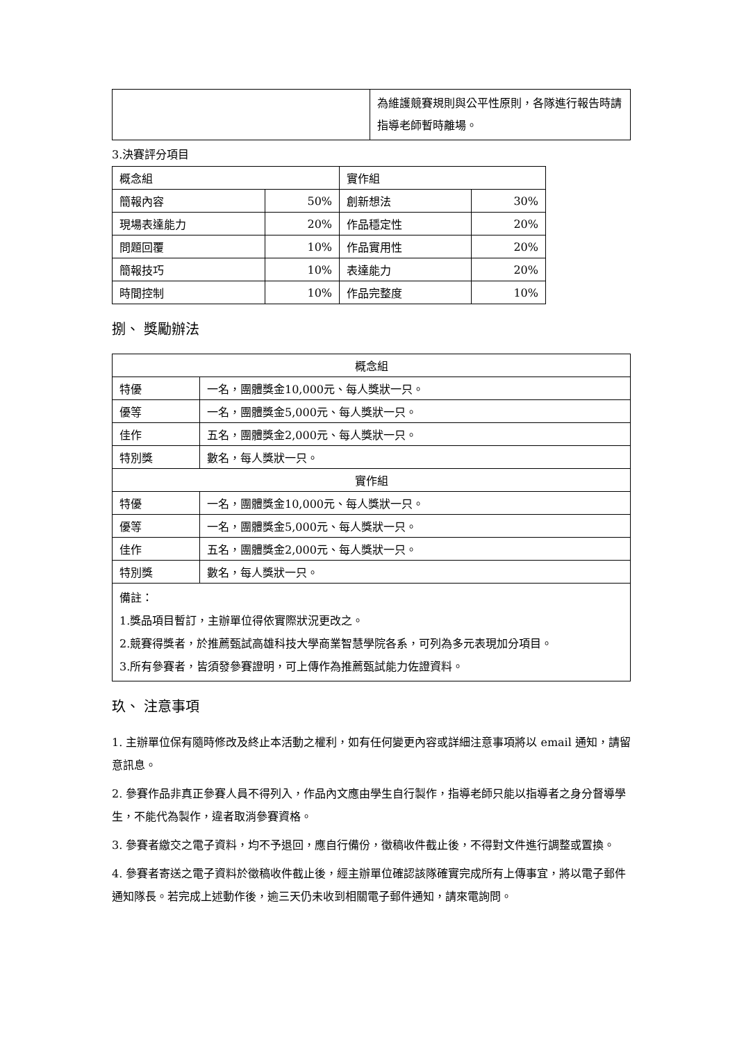| | 為維護競賽規則與公平性原則，各隊進行報告時請指導老師暫時離場。 |
3.決賽評分項目
| 概念組 | | 實作組 | |
| 簡報內容 | 50% | 創新想法 | 30% |
| 現場表達能力 | 20% | 作品穩定性 | 20% |
| 問題回覆 | 10% | 作品實用性 | 20% |
| 簡報技巧 | 10% | 表達能力 | 20% |
| 時間控制 | 10% | 作品完整度 | 10% |
捌、 獎勵辦法
| 概念組 | |
| 特優 | 一名，團體獎金10,000元、每人獎狀一只。 |
| 優等 | 一名，團體獎金5,000元、每人獎狀一只。 |
| 佳作 | 五名，團體獎金2,000元、每人獎狀一只。 |
| 特別獎 | 數名，每人獎狀一只。 |
| 實作組 | |
| 特優 | 一名，團體獎金10,000元、每人獎狀一只。 |
| 優等 | 一名，團體獎金5,000元、每人獎狀一只。 |
| 佳作 | 五名，團體獎金2,000元、每人獎狀一只。 |
| 特別獎 | 數名，每人獎狀一只。 |
| 備註： 1.獎品項目暫訂，主辦單位得依實際狀況更改之。 2.競賽得獎者，於推薦甄試高雄科技大學商業智慧學院各系，可列為多元表現加分項目。 3.所有參賽者，皆須發參賽證明，可上傳作為推薦甄試能力佐證資料。 | |
玖、 注意事項
1. 主辦單位保有隨時修改及終止本活動之權利，如有任何變更內容或詳細注意事項將以 email 通知，請留意訊息。
2. 參賽作品非真正參賽人員不得列入，作品內文應由學生自行製作，指導老師只能以指導者之身分督導學生，不能代為製作，違者取消參賽資格。
3. 參賽者繳交之電子資料，均不予退回，應自行備份，徵稿收件截止後，不得對文件進行調整或置換。
4. 參賽者寄送之電子資料於徵稿收件截止後，經主辦單位確認該隊確實完成所有上傳事宜，將以電子郵件通知隊長。若完成上述動作後，逾三天仍未收到相關電子郵件通知，請來電詢問。